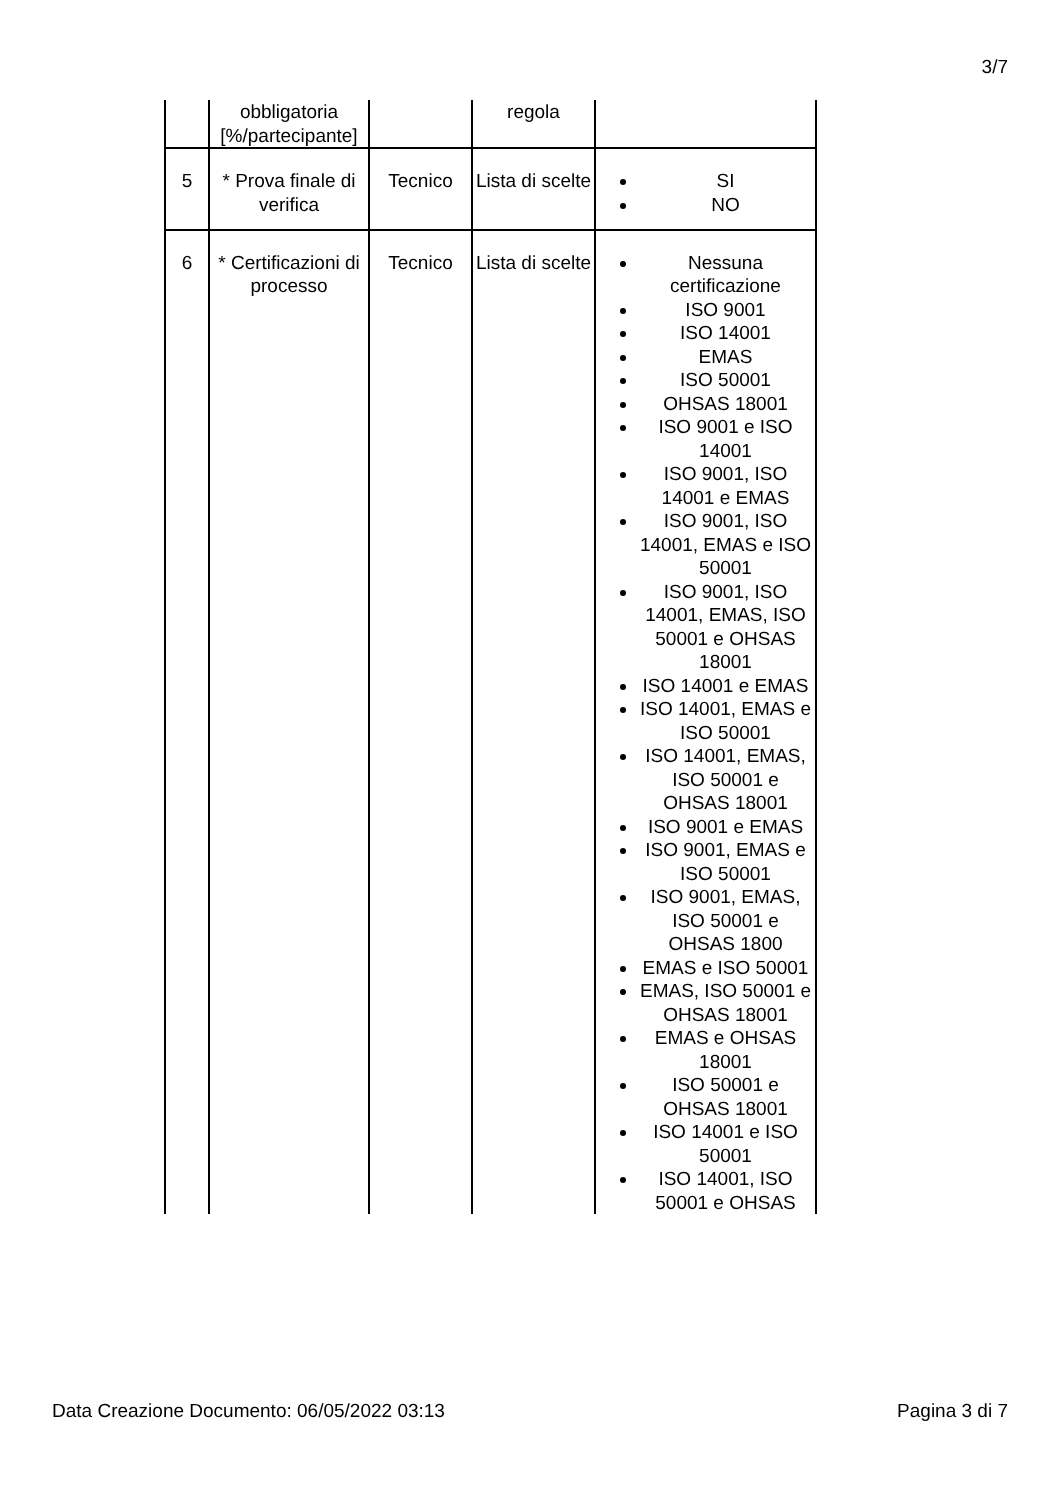3/7
| | obbligatoria [%/partecipante] | | regola | |
| 5 | * Prova finale di verifica | Tecnico | Lista di scelte | SI NO |
| 6 | * Certificazioni di processo | Tecnico | Lista di scelte | Nessuna certificazione ISO 9001 ISO 14001 EMAS ISO 50001 OHSAS 18001 ISO 9001 e ISO 14001 ISO 9001, ISO 14001 e EMAS ISO 9001, ISO 14001, EMAS e ISO 50001 ISO 9001, ISO 14001, EMAS, ISO 50001 e OHSAS 18001 ISO 14001 e EMAS ISO 14001, EMAS e ISO 50001 ISO 14001, EMAS, ISO 50001 e OHSAS 18001 ISO 9001 e EMAS ISO 9001, EMAS e ISO 50001 ISO 9001, EMAS, ISO 50001 e OHSAS 1800 EMAS e ISO 50001 EMAS, ISO 50001 e OHSAS 18001 EMAS e OHSAS 18001 ISO 50001 e OHSAS 18001 ISO 14001 e ISO 50001 ISO 14001, ISO 50001 e OHSAS |
Data Creazione Documento: 06/05/2022 03:13 Pagina 3 di 7